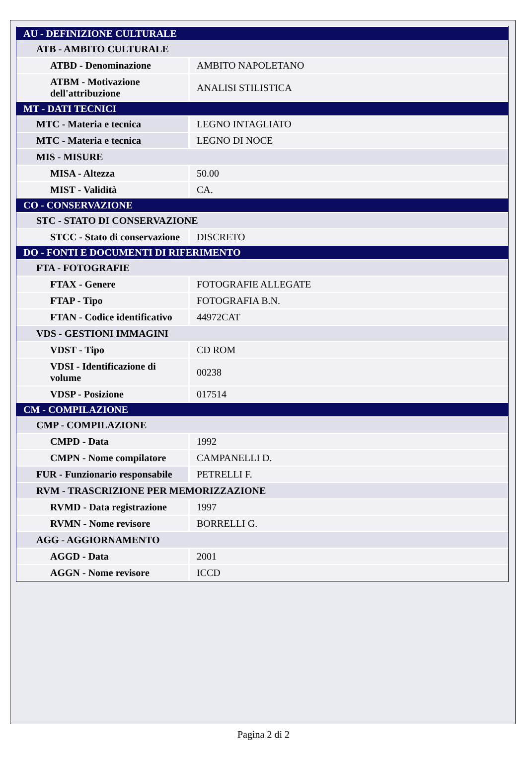| AU - DEFINIZIONE CULTURALE | |
| ATB - AMBITO CULTURALE | |
| ATBD - Denominazione | AMBITO NAPOLETANO |
| ATBM - Motivazione dell'attribuzione | ANALISI STILISTICA |
| MT - DATI TECNICI | |
| MTC - Materia e tecnica | LEGNO INTAGLIATO |
| MTC - Materia e tecnica | LEGNO DI NOCE |
| MIS - MISURE | |
| MISA - Altezza | 50.00 |
| MIST - Validità | CA. |
| CO - CONSERVAZIONE | |
| STC - STATO DI CONSERVAZIONE | |
| STCC - Stato di conservazione | DISCRETO |
| DO - FONTI E DOCUMENTI DI RIFERIMENTO | |
| FTA - FOTOGRAFIE | |
| FTAX - Genere | FOTOGRAFIE ALLEGATE |
| FTAP - Tipo | FOTOGRAFIA B.N. |
| FTAN - Codice identificativo | 44972CAT |
| VDS - GESTIONI IMMAGINI | |
| VDST - Tipo | CD ROM |
| VDSI - Identificazione di volume | 00238 |
| VDSP - Posizione | 017514 |
| CM - COMPILAZIONE | |
| CMP - COMPILAZIONE | |
| CMPD - Data | 1992 |
| CMPN - Nome compilatore | CAMPANELLI D. |
| FUR - Funzionario responsabile | PETRELLI F. |
| RVM - TRASCRIZIONE PER MEMORIZZAZIONE | |
| RVMD - Data registrazione | 1997 |
| RVMN - Nome revisore | BORRELLI G. |
| AGG - AGGIORNAMENTO | |
| AGGD - Data | 2001 |
| AGGN - Nome revisore | ICCD |
Pagina 2 di 2